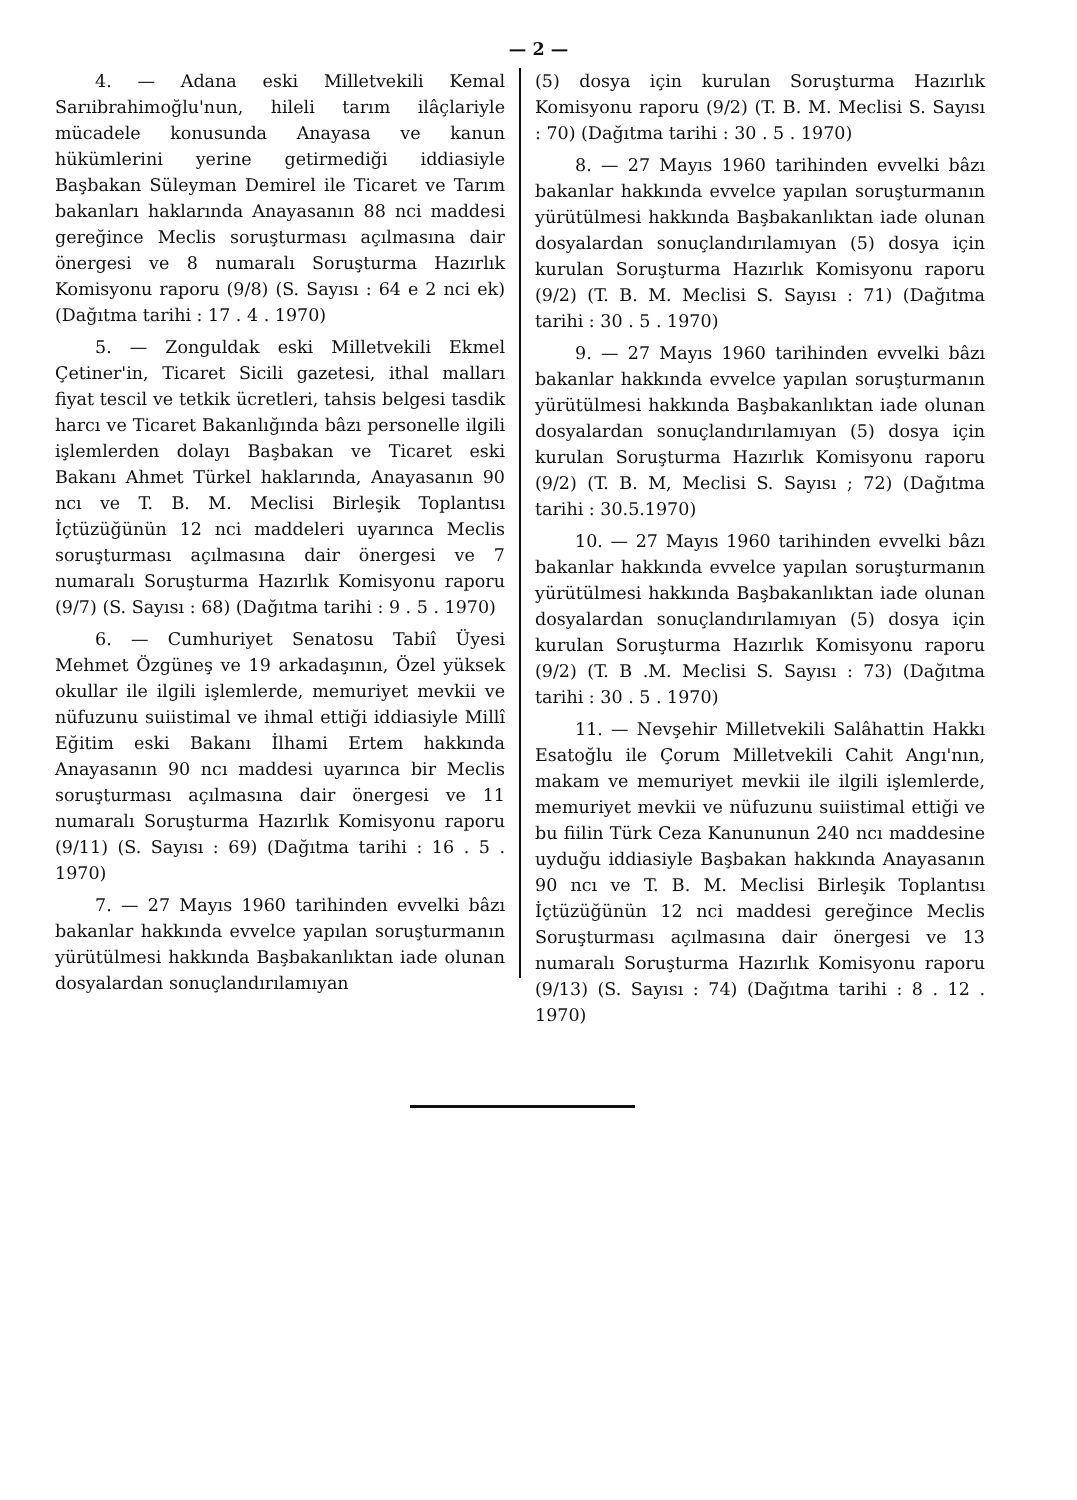— 2 —
4. — Adana eski Milletvekili Kemal Sarıibrahimoğlu'nun, hileli tarım ilâçlariyle mücadele konusunda Anayasa ve kanun hükümlerini yerine getirmediği iddiasiyle Başbakan Süleyman Demirel ile Ticaret ve Tarım bakanları haklarında Anayasanın 88 nci maddesi gereğince Meclis soruşturması açılmasına dair önergesi ve 8 numaralı Soruşturma Hazırlık Komisyonu raporu (9/8) (S. Sayısı : 64 e 2 nci ek) (Dağıtma tarihi : 17 . 4 . 1970)
5. — Zonguldak eski Milletvekili Ekmel Çetiner'in, Ticaret Sicili gazetesi, ithal malları fiyat tescil ve tetkik ücretleri, tahsis belgesi tasdik harcı ve Ticaret Bakanlığında bâzı personelle ilgili işlemlerden dolayı Başbakan ve Ticaret eski Bakanı Ahmet Türkel haklarında, Anayasanın 90 ncı ve T. B. M. Meclisi Birleşik Toplantısı İçtüzüğünün 12 nci maddeleri uyarınca Meclis soruşturması açılmasına dair önergesi ve 7 numaralı Soruşturma Hazırlık Komisyonu raporu (9/7) (S. Sayısı : 68) (Dağıtma tarihi : 9 . 5 . 1970)
6. — Cumhuriyet Senatosu Tabiî Üyesi Mehmet Özgüneş ve 19 arkadaşının, Özel yüksek okullar ile ilgili işlemlerde, memuriyet mevkii ve nüfuzunu suiistimal ve ihmal ettiği iddiasiyle Millî Eğitim eski Bakanı İlhami Ertem hakkında Anayasanın 90 ncı maddesi uyarınca bir Meclis soruşturması açılmasına dair önergesi ve 11 numaralı Soruşturma Hazırlık Komisyonu raporu (9/11) (S. Sayısı : 69) (Dağıtma tarihi : 16 . 5 . 1970)
7. — 27 Mayıs 1960 tarihinden evvelki bâzı bakanlar hakkında evvelce yapılan soruşturmanın yürütülmesi hakkında Başbakanlıktan iade olunan dosyalardan sonuçlandırılamıyan
(5) dosya için kurulan Soruşturma Hazırlık Komisyonu raporu (9/2) (T. B. M. Meclisi S. Sayısı : 70) (Dağıtma tarihi : 30 . 5 . 1970)
8. — 27 Mayıs 1960 tarihinden evvelki bâzı bakanlar hakkında evvelce yapılan soruşturmanın yürütülmesi hakkında Başbakanlıktan iade olunan dosyalardan sonuçlandırılamıyan (5) dosya için kurulan Soruşturma Hazırlık Komisyonu raporu (9/2) (T. B. M. Meclisi S. Sayısı : 71) (Dağıtma tarihi : 30 . 5 . 1970)
9. — 27 Mayıs 1960 tarihinden evvelki bâzı bakanlar hakkında evvelce yapılan soruşturmanın yürütülmesi hakkında Başbakanlıktan iade olunan dosyalardan sonuçlandırılamıyan (5) dosya için kurulan Soruşturma Hazırlık Komisyonu raporu (9/2) (T. B. M, Meclisi S. Sayısı ; 72) (Dağıtma tarihi : 30.5.1970)
10. — 27 Mayıs 1960 tarihinden evvelki bâzı bakanlar hakkında evvelce yapılan soruşturmanın yürütülmesi hakkında Başbakanlıktan iade olunan dosyalardan sonuçlandırılamıyan (5) dosya için kurulan Soruşturma Hazırlık Komisyonu raporu (9/2) (T. B .M. Meclisi S. Sayısı : 73) (Dağıtma tarihi : 30 . 5 . 1970)
11. — Nevşehir Milletvekili Salâhattin Hakkı Esatoğlu ile Çorum Milletvekili Cahit Angı'nın, makam ve memuriyet mevkii ile ilgili işlemlerde, memuriyet mevkii ve nüfuzunu suiistimal ettiği ve bu fiilin Türk Ceza Kanununun 240 ncı maddesine uyduğu iddiasiyle Başbakan hakkında Anayasanın 90 ncı ve T. B. M. Meclisi Birleşik Toplantısı İçtüzüğünün 12 nci maddesi gereğince Meclis Soruşturması açılmasına dair önergesi ve 13 numaralı Soruşturma Hazırlık Komisyonu raporu (9/13) (S. Sayısı : 74) (Dağıtma tarihi : 8 . 12 . 1970)